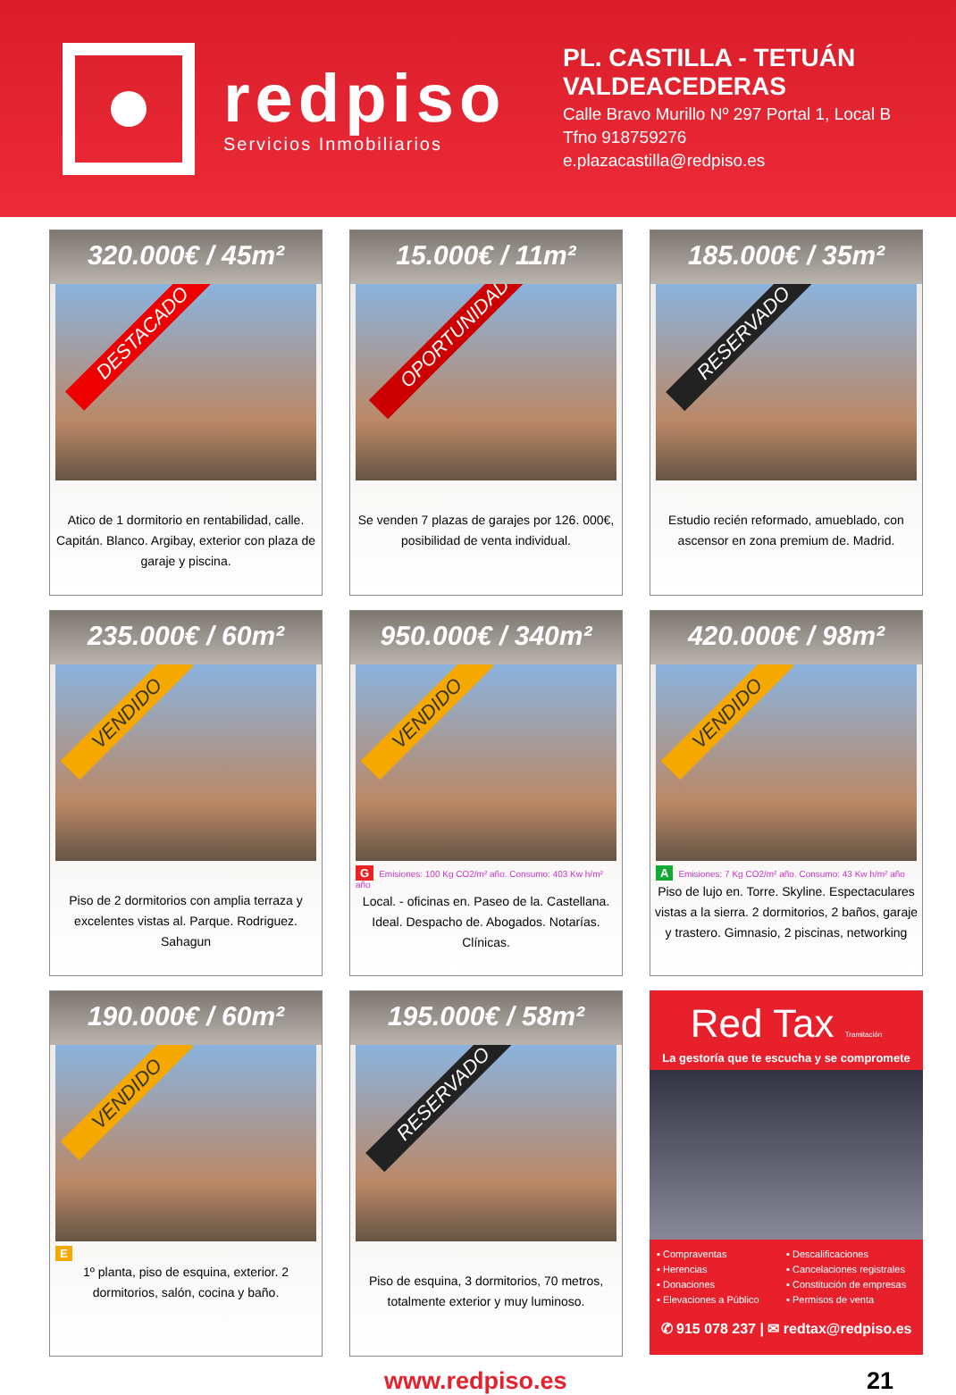redpiso
Servicios Inmobiliarios
PL. CASTILLA - TETUÁN
VALDEACEDERAS
Calle Bravo Murillo Nº 297 Portal 1, Local B
Tfno 918759276
e.plazacastilla@redpiso.es
320.000€ / 45m²
DESTACADO
Atico de 1 dormitorio en rentabilidad, calle. Capitán. Blanco. Argibay, exterior con plaza de garaje y piscina.
15.000€ / 11m²
OPORTUNIDAD
Se venden 7 plazas de garajes por 126. 000€, posibilidad de venta individual.
185.000€ / 35m²
RESERVADO
Estudio recién reformado, amueblado, con ascensor en zona premium de. Madrid.
235.000€ / 60m²
VENDIDO
Piso de 2 dormitorios con amplia terraza y excelentes vistas al. Parque. Rodriguez. Sahagun
950.000€ / 340m²
VENDIDO
G Emisiones: 100 Kg CO2/m² año. Consumo: 403 Kw h/m² año
Local. - oficinas en. Paseo de la. Castellana. Ideal. Despacho de. Abogados. Notarías. Clínicas.
420.000€ / 98m²
VENDIDO
A Emisiones: 7 Kg CO2/m² año. Consumo: 43 Kw h/m² año
Piso de lujo en. Torre. Skyline. Espectaculares vistas a la sierra. 2 dormitorios, 2 baños, garaje y trastero. Gimnasio, 2 piscinas, networking
190.000€ / 60m²
VENDIDO
E
1º planta, piso de esquina, exterior. 2 dormitorios, salón, cocina y baño.
195.000€ / 58m²
RESERVADO
Piso de esquina, 3 dormitorios, 70 metros, totalmente exterior y muy luminoso.
Red Tax Tramitación
La gestoría que te escucha y se compromete
▪ Compraventas
▪ Descalificaciones
▪ Herencias
▪ Cancelaciones registrales
▪ Donaciones
▪ Constitución de empresas
▪ Elevaciones a Público
▪ Permisos de venta
✆ 915 078 237 | ✉ redtax@redpiso.es
www.redpiso.es 21